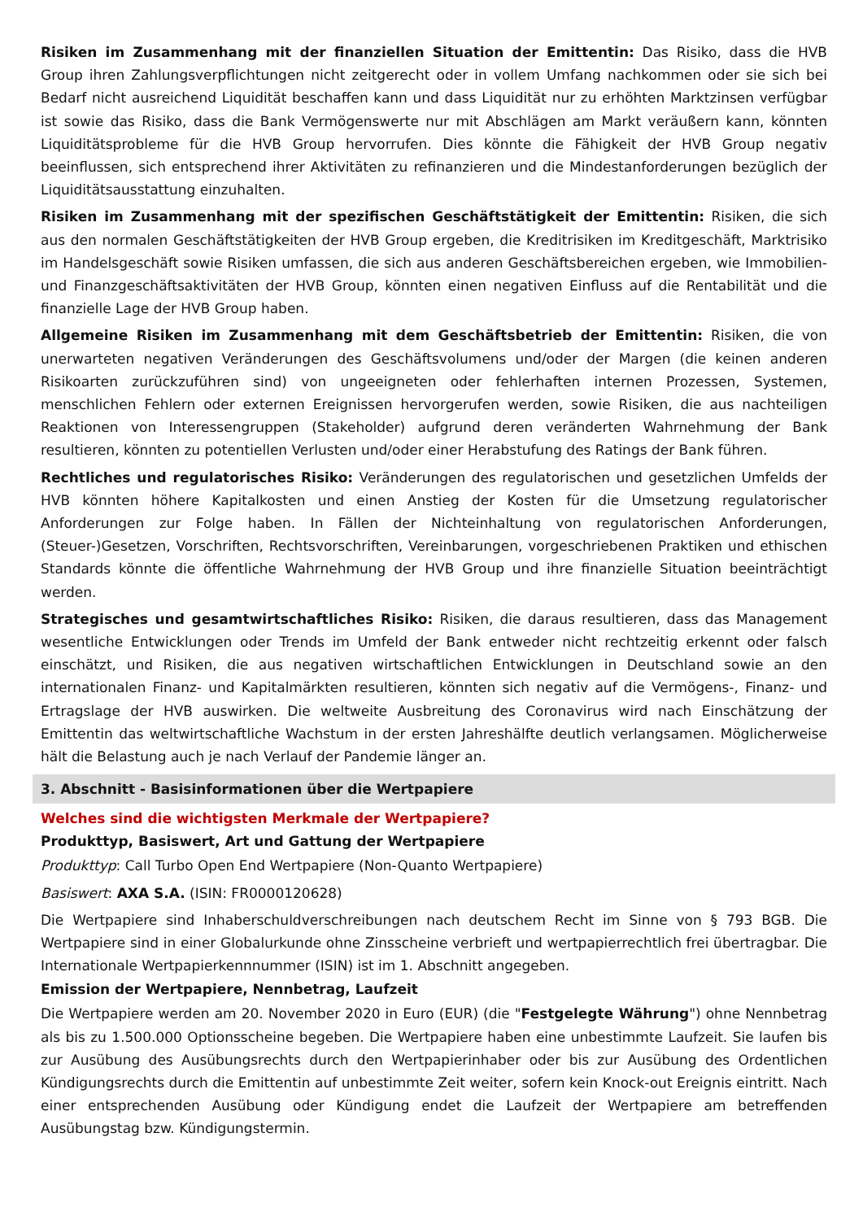Risiken im Zusammenhang mit der finanziellen Situation der Emittentin: Das Risiko, dass die HVB Group ihren Zahlungsverpflichtungen nicht zeitgerecht oder in vollem Umfang nachkommen oder sie sich bei Bedarf nicht ausreichend Liquidität beschaffen kann und dass Liquidität nur zu erhöhten Marktzinsen verfügbar ist sowie das Risiko, dass die Bank Vermögenswerte nur mit Abschlägen am Markt veräußern kann, könnten Liquiditätsprobleme für die HVB Group hervorrufen. Dies könnte die Fähigkeit der HVB Group negativ beeinflussen, sich entsprechend ihrer Aktivitäten zu refinanzieren und die Mindestanforderungen bezüglich der Liquiditätsausstattung einzuhalten.
Risiken im Zusammenhang mit der spezifischen Geschäftstätigkeit der Emittentin: Risiken, die sich aus den normalen Geschäftstätigkeiten der HVB Group ergeben, die Kreditrisiken im Kreditgeschäft, Marktrisiko im Handelsgeschäft sowie Risiken umfassen, die sich aus anderen Geschäftsbereichen ergeben, wie Immobilien- und Finanzgeschäftsaktivitäten der HVB Group, könnten einen negativen Einfluss auf die Rentabilität und die finanzielle Lage der HVB Group haben.
Allgemeine Risiken im Zusammenhang mit dem Geschäftsbetrieb der Emittentin: Risiken, die von unerwarteten negativen Veränderungen des Geschäftsvolumens und/oder der Margen (die keinen anderen Risikoarten zurückzuführen sind) von ungeeigneten oder fehlerhaften internen Prozessen, Systemen, menschlichen Fehlern oder externen Ereignissen hervorgerufen werden, sowie Risiken, die aus nachteiligen Reaktionen von Interessengruppen (Stakeholder) aufgrund deren veränderten Wahrnehmung der Bank resultieren, könnten zu potentiellen Verlusten und/oder einer Herabstufung des Ratings der Bank führen.
Rechtliches und regulatorisches Risiko: Veränderungen des regulatorischen und gesetzlichen Umfelds der HVB könnten höhere Kapitalkosten und einen Anstieg der Kosten für die Umsetzung regulatorischer Anforderungen zur Folge haben. In Fällen der Nichteinhaltung von regulatorischen Anforderungen, (Steuer-)Gesetzen, Vorschriften, Rechtsvorschriften, Vereinbarungen, vorgeschriebenen Praktiken und ethischen Standards könnte die öffentliche Wahrnehmung der HVB Group und ihre finanzielle Situation beeinträchtigt werden.
Strategisches und gesamtwirtschaftliches Risiko: Risiken, die daraus resultieren, dass das Management wesentliche Entwicklungen oder Trends im Umfeld der Bank entweder nicht rechtzeitig erkennt oder falsch einschätzt, und Risiken, die aus negativen wirtschaftlichen Entwicklungen in Deutschland sowie an den internationalen Finanz- und Kapitalmärkten resultieren, könnten sich negativ auf die Vermögens-, Finanz- und Ertragslage der HVB auswirken. Die weltweite Ausbreitung des Coronavirus wird nach Einschätzung der Emittentin das weltwirtschaftliche Wachstum in der ersten Jahreshälfte deutlich verlangsamen. Möglicherweise hält die Belastung auch je nach Verlauf der Pandemie länger an.
3. Abschnitt - Basisinformationen über die Wertpapiere
Welches sind die wichtigsten Merkmale der Wertpapiere?
Produkttyp, Basiswert, Art und Gattung der Wertpapiere
Produkttyp: Call Turbo Open End Wertpapiere (Non-Quanto Wertpapiere)
Basiswert: AXA S.A. (ISIN: FR0000120628)
Die Wertpapiere sind Inhaberschuldverschreibungen nach deutschem Recht im Sinne von § 793 BGB. Die Wertpapiere sind in einer Globalurkunde ohne Zinsscheine verbrieft und wertpapierrechtlich frei übertragbar. Die Internationale Wertpapierkennnummer (ISIN) ist im 1. Abschnitt angegeben.
Emission der Wertpapiere, Nennbetrag, Laufzeit
Die Wertpapiere werden am 20. November 2020 in Euro (EUR) (die "Festgelegte Währung") ohne Nennbetrag als bis zu 1.500.000 Optionsscheine begeben. Die Wertpapiere haben eine unbestimmte Laufzeit. Sie laufen bis zur Ausübung des Ausübungsrechts durch den Wertpapierinhaber oder bis zur Ausübung des Ordentlichen Kündigungsrechts durch die Emittentin auf unbestimmte Zeit weiter, sofern kein Knock-out Ereignis eintritt. Nach einer entsprechenden Ausübung oder Kündigung endet die Laufzeit der Wertpapiere am betreffenden Ausübungstag bzw. Kündigungstermin.